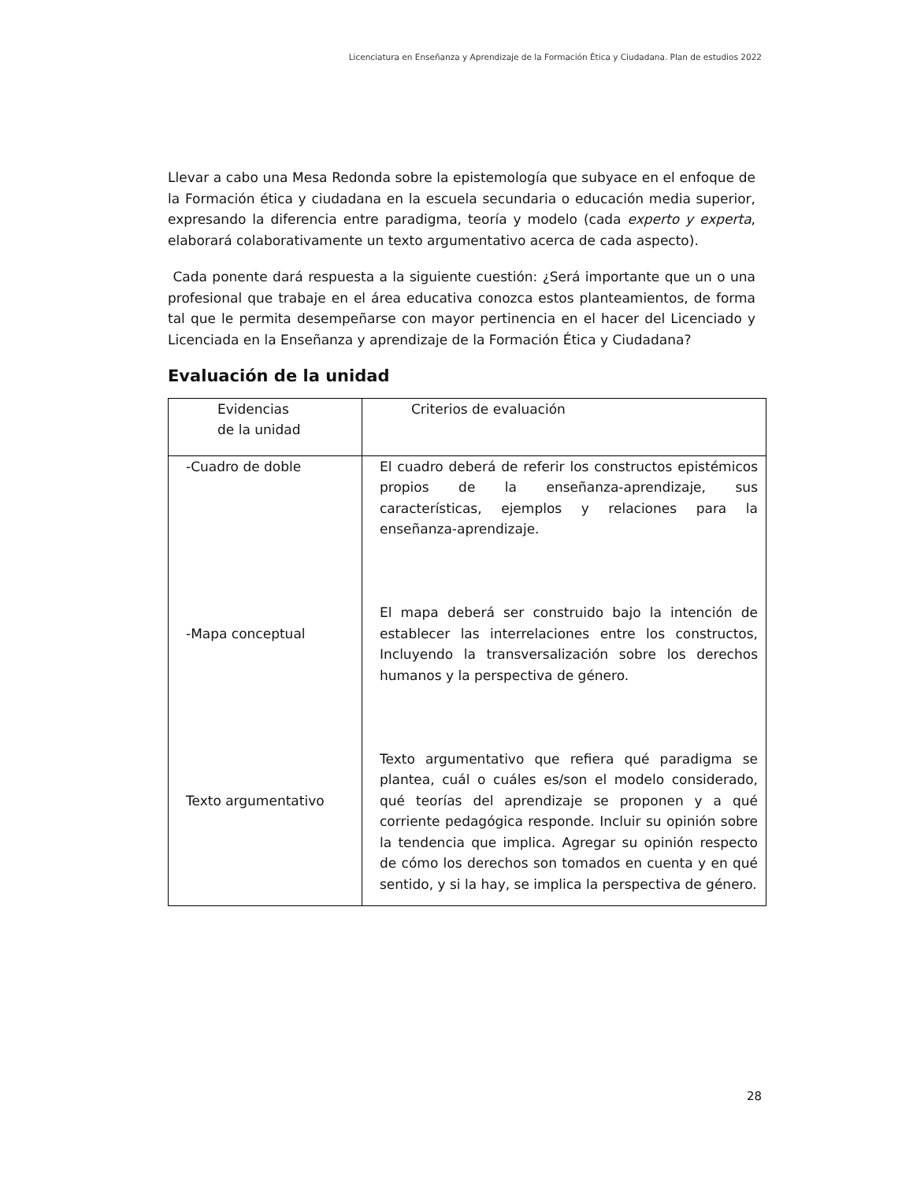Licenciatura en Enseñanza y Aprendizaje de la Formación Ética y Ciudadana. Plan de estudios 2022
Llevar a cabo una Mesa Redonda sobre la epistemología que subyace en el enfoque de la Formación ética y ciudadana en la escuela secundaria o educación media superior, expresando la diferencia entre paradigma, teoría y modelo (cada experto y experta, elaborará colaborativamente un texto argumentativo acerca de cada aspecto).
Cada ponente dará respuesta a la siguiente cuestión: ¿Será importante que un o una profesional que trabaje en el área educativa conozca estos planteamientos, de forma tal que le permita desempeñarse con mayor pertinencia en el hacer del Licenciado y Licenciada en la Enseñanza y aprendizaje de la Formación Ética y Ciudadana?
Evaluación de la unidad
| Evidencias de la unidad | Criterios de evaluación |
| -Cuadro de doble -Mapa conceptual Texto argumentativo | El cuadro deberá de referir los constructos epistémicos propios de la enseñanza-aprendizaje, sus características, ejemplos y relaciones para la enseñanza-aprendizaje. El mapa deberá ser construido bajo la intención de establecer las interrelaciones entre los constructos, Incluyendo la transversalización sobre los derechos humanos y la perspectiva de género. Texto argumentativo que refiera qué paradigma se plantea, cuál o cuáles es/son el modelo considerado, qué teorías del aprendizaje se proponen y a qué corriente pedagógica responde. Incluir su opinión sobre la tendencia que implica. Agregar su opinión respecto de cómo los derechos son tomados en cuenta y en qué sentido, y si la hay, se implica la perspectiva de género. |
28